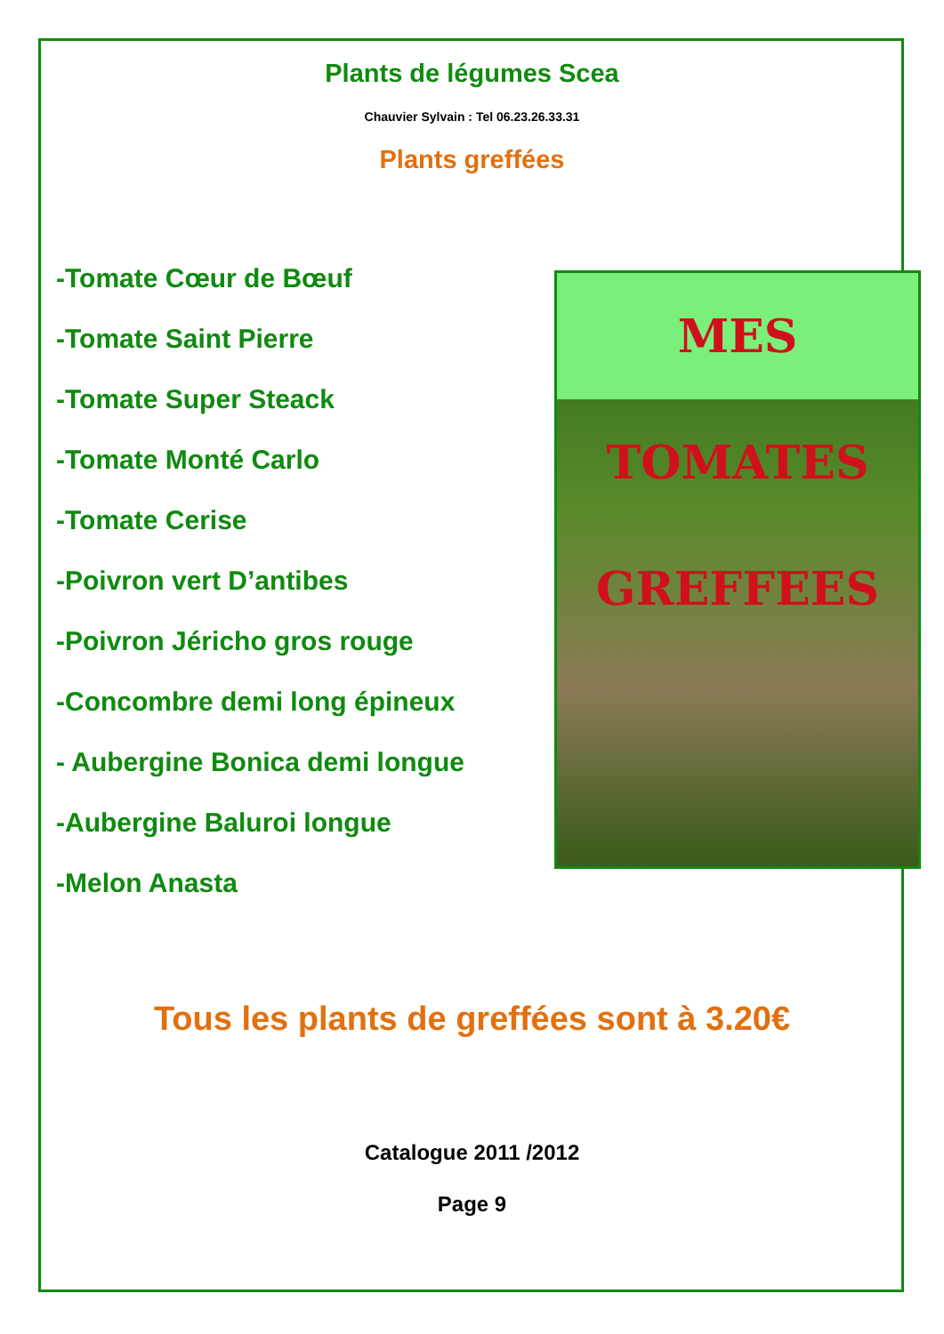Plants de légumes Scea
Chauvier Sylvain : Tel 06.23.26.33.31
Plants greffées
-Tomate Cœur de Bœuf
-Tomate Saint Pierre
-Tomate Super Steack
-Tomate Monté Carlo
-Tomate Cerise
-Poivron vert D’antibes
-Poivron Jéricho gros rouge
-Concombre demi long épineux
- Aubergine Bonica demi longue
-Aubergine Baluroi longue
-Melon Anasta
MES TOMATES GREFFEES
Tous les plants de greffées sont à 3.20€
Catalogue 2011 /2012
Page 9